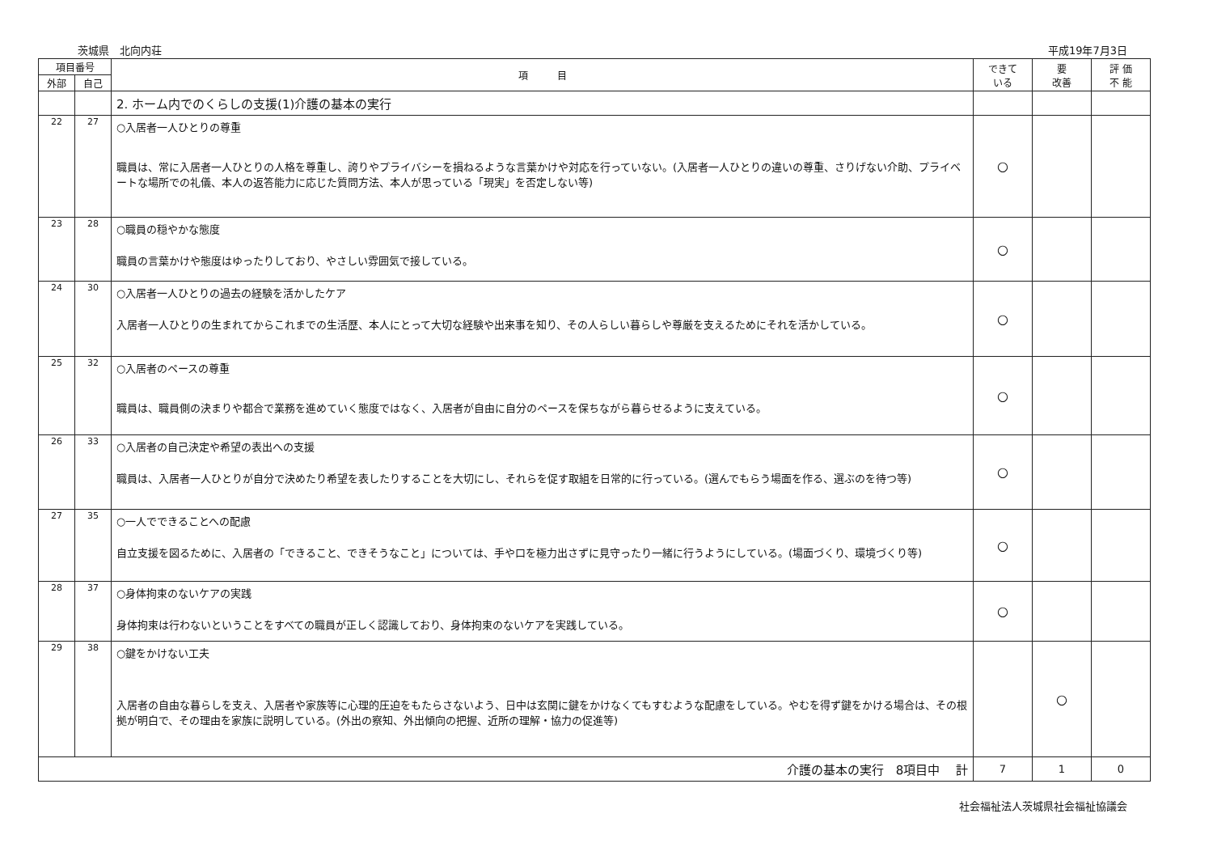茨城県　北向内荘 平成19年7月3日
| 項目番号 | | 項 目 | できて いる | 要 改善 | 評 価 不 能 |
| --- | --- | --- | --- | --- | --- |
| 外部 | 自己 | | | | |
| | | 2. ホーム内でのくらしの支援(1)介護の基本の実行 | | | |
| 22 | 27 | ○入居者一人ひとりの尊重 職員は、常に入居者一人ひとりの人格を尊重し、誇りやプライバシーを損ねるような言葉かけや対応を行っていない。(入居者一人ひとりの違いの尊重、さりげない介助、プライベートな場所での礼儀、本人の返答能力に応じた質問方法、本人が思っている「現実」を否定しない等) | ○ | | |
| 23 | 28 | ○職員の穏やかな態度 職員の言葉かけや態度はゆったりしており、やさしい雰囲気で接している。 | ○ | | |
| 24 | 30 | ○入居者一人ひとりの過去の経験を活かしたケア 入居者一人ひとりの生まれてからこれまでの生活歴、本人にとって大切な経験や出来事を知り、その人らしい暮らしや尊厳を支えるためにそれを活かしている。 | ○ | | |
| 25 | 32 | ○入居者のペースの尊重 職員は、職員側の決まりや都合で業務を進めていく態度ではなく、入居者が自由に自分のペースを保ちながら暮らせるように支えている。 | ○ | | |
| 26 | 33 | ○入居者の自己決定や希望の表出への支援 職員は、入居者一人ひとりが自分で決めたり希望を表したりすることを大切にし、それらを促す取組を日常的に行っている。(選んでもらう場面を作る、選ぶのを待つ等) | ○ | | |
| 27 | 35 | ○一人でできることへの配慮 自立支援を図るために、入居者の「できること、できそうなこと」については、手や口を極力出さずに見守ったり一緒に行うようにしている。(場面づくり、環境づくり等) | ○ | | |
| 28 | 37 | ○身体拘束のないケアの実践 身体拘束は行わないということをすべての職員が正しく認識しており、身体拘束のないケアを実践している。 | ○ | | |
| 29 | 38 | ○鍵をかけない工夫 入居者の自由な暮らしを支え、入居者や家族等に心理的圧迫をもたらさないよう、日中は玄関に鍵をかけなくてもすむような配慮をしている。やむを得ず鍵をかける場合は、その根拠が明白で、その理由を家族に説明している。(外出の察知、外出傾向の把握、近所の理解・協力の促進等) | | ○ | |
| 介護の基本の実行 8項目中 計 | | | 7 | 1 | 0 |
社会福祉法人茨城県社会福祉協議会